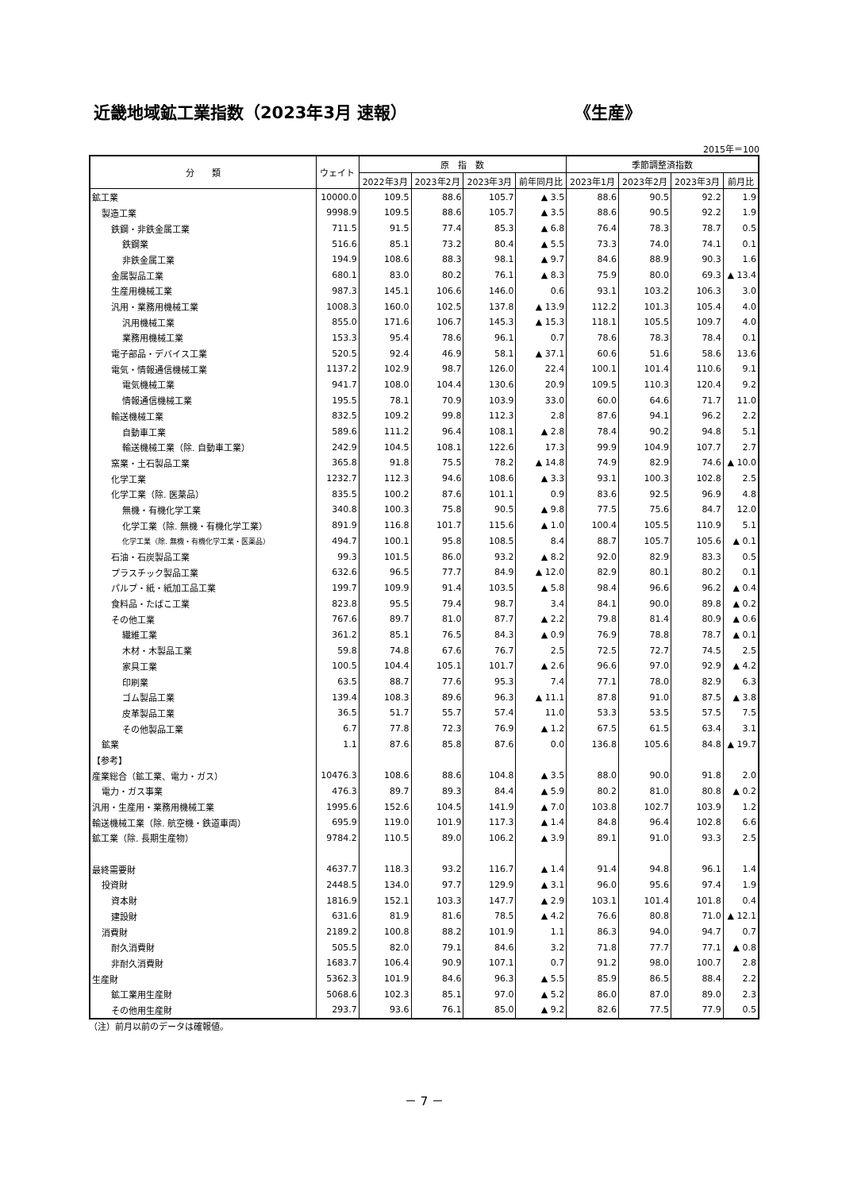近畿地域鉱工業指数（2023年3月 速報） 《生産》
2015年＝100
| 分 類 | ウェイト | 原 指 数 | | | | 季節調整済指数 | | | |
| --- | --- | --- | --- | --- | --- | --- | --- | --- | --- |
| | | 2022年3月 | 2023年2月 | 2023年3月 | 前年同月比 | 2023年1月 | 2023年2月 | 2023年3月 | 前月比 |
| 鉱工業 | 10000.0 | 109.5 | 88.6 | 105.7 | ▲ 3.5 | 88.6 | 90.5 | 92.2 | 1.9 |
| 製造工業 | 9998.9 | 109.5 | 88.6 | 105.7 | ▲ 3.5 | 88.6 | 90.5 | 92.2 | 1.9 |
| 鉄鋼・非鉄金属工業 | 711.5 | 91.5 | 77.4 | 85.3 | ▲ 6.8 | 76.4 | 78.3 | 78.7 | 0.5 |
| 鉄鋼業 | 516.6 | 85.1 | 73.2 | 80.4 | ▲ 5.5 | 73.3 | 74.0 | 74.1 | 0.1 |
| 非鉄金属工業 | 194.9 | 108.6 | 88.3 | 98.1 | ▲ 9.7 | 84.6 | 88.9 | 90.3 | 1.6 |
| 金属製品工業 | 680.1 | 83.0 | 80.2 | 76.1 | ▲ 8.3 | 75.9 | 80.0 | 69.3 | ▲ 13.4 |
| 生産用機械工業 | 987.3 | 145.1 | 106.6 | 146.0 | 0.6 | 93.1 | 103.2 | 106.3 | 3.0 |
| 汎用・業務用機械工業 | 1008.3 | 160.0 | 102.5 | 137.8 | ▲ 13.9 | 112.2 | 101.3 | 105.4 | 4.0 |
| 汎用機械工業 | 855.0 | 171.6 | 106.7 | 145.3 | ▲ 15.3 | 118.1 | 105.5 | 109.7 | 4.0 |
| 業務用機械工業 | 153.3 | 95.4 | 78.6 | 96.1 | 0.7 | 78.6 | 78.3 | 78.4 | 0.1 |
| 電子部品・デバイス工業 | 520.5 | 92.4 | 46.9 | 58.1 | ▲ 37.1 | 60.6 | 51.6 | 58.6 | 13.6 |
| 電気・情報通信機械工業 | 1137.2 | 102.9 | 98.7 | 126.0 | 22.4 | 100.1 | 101.4 | 110.6 | 9.1 |
| 電気機械工業 | 941.7 | 108.0 | 104.4 | 130.6 | 20.9 | 109.5 | 110.3 | 120.4 | 9.2 |
| 情報通信機械工業 | 195.5 | 78.1 | 70.9 | 103.9 | 33.0 | 60.0 | 64.6 | 71.7 | 11.0 |
| 輸送機械工業 | 832.5 | 109.2 | 99.8 | 112.3 | 2.8 | 87.6 | 94.1 | 96.2 | 2.2 |
| 自動車工業 | 589.6 | 111.2 | 96.4 | 108.1 | ▲ 2.8 | 78.4 | 90.2 | 94.8 | 5.1 |
| 輸送機械工業（除. 自動車工業） | 242.9 | 104.5 | 108.1 | 122.6 | 17.3 | 99.9 | 104.9 | 107.7 | 2.7 |
| 窯業・土石製品工業 | 365.8 | 91.8 | 75.5 | 78.2 | ▲ 14.8 | 74.9 | 82.9 | 74.6 | ▲ 10.0 |
| 化学工業 | 1232.7 | 112.3 | 94.6 | 108.6 | ▲ 3.3 | 93.1 | 100.3 | 102.8 | 2.5 |
| 化学工業（除. 医薬品） | 835.5 | 100.2 | 87.6 | 101.1 | 0.9 | 83.6 | 92.5 | 96.9 | 4.8 |
| 無機・有機化学工業 | 340.8 | 100.3 | 75.8 | 90.5 | ▲ 9.8 | 77.5 | 75.6 | 84.7 | 12.0 |
| 化学工業（除. 無機・有機化学工業） | 891.9 | 116.8 | 101.7 | 115.6 | ▲ 1.0 | 100.4 | 105.5 | 110.9 | 5.1 |
| 化学工業（除. 無機・有機化学工業・医薬品） | 494.7 | 100.1 | 95.8 | 108.5 | 8.4 | 88.7 | 105.7 | 105.6 | ▲ 0.1 |
| 石油・石炭製品工業 | 99.3 | 101.5 | 86.0 | 93.2 | ▲ 8.2 | 92.0 | 82.9 | 83.3 | 0.5 |
| プラスチック製品工業 | 632.6 | 96.5 | 77.7 | 84.9 | ▲ 12.0 | 82.9 | 80.1 | 80.2 | 0.1 |
| パルプ・紙・紙加工品工業 | 199.7 | 109.9 | 91.4 | 103.5 | ▲ 5.8 | 98.4 | 96.6 | 96.2 | ▲ 0.4 |
| 食料品・たばこ工業 | 823.8 | 95.5 | 79.4 | 98.7 | 3.4 | 84.1 | 90.0 | 89.8 | ▲ 0.2 |
| その他工業 | 767.6 | 89.7 | 81.0 | 87.7 | ▲ 2.2 | 79.8 | 81.4 | 80.9 | ▲ 0.6 |
| 繊維工業 | 361.2 | 85.1 | 76.5 | 84.3 | ▲ 0.9 | 76.9 | 78.8 | 78.7 | ▲ 0.1 |
| 木材・木製品工業 | 59.8 | 74.8 | 67.6 | 76.7 | 2.5 | 72.5 | 72.7 | 74.5 | 2.5 |
| 家具工業 | 100.5 | 104.4 | 105.1 | 101.7 | ▲ 2.6 | 96.6 | 97.0 | 92.9 | ▲ 4.2 |
| 印刷業 | 63.5 | 88.7 | 77.6 | 95.3 | 7.4 | 77.1 | 78.0 | 82.9 | 6.3 |
| ゴム製品工業 | 139.4 | 108.3 | 89.6 | 96.3 | ▲ 11.1 | 87.8 | 91.0 | 87.5 | ▲ 3.8 |
| 皮革製品工業 | 36.5 | 51.7 | 55.7 | 57.4 | 11.0 | 53.3 | 53.5 | 57.5 | 7.5 |
| その他製品工業 | 6.7 | 77.8 | 72.3 | 76.9 | ▲ 1.2 | 67.5 | 61.5 | 63.4 | 3.1 |
| 鉱業 | 1.1 | 87.6 | 85.8 | 87.6 | 0.0 | 136.8 | 105.6 | 84.8 | ▲ 19.7 |
| 【参考】 | | | | | | | | | |
| 産業総合（鉱工業、電力・ガス） | 10476.3 | 108.6 | 88.6 | 104.8 | ▲ 3.5 | 88.0 | 90.0 | 91.8 | 2.0 |
| 電力・ガス事業 | 476.3 | 89.7 | 89.3 | 84.4 | ▲ 5.9 | 80.2 | 81.0 | 80.8 | ▲ 0.2 |
| 汎用・生産用・業務用機械工業 | 1995.6 | 152.6 | 104.5 | 141.9 | ▲ 7.0 | 103.8 | 102.7 | 103.9 | 1.2 |
| 輸送機械工業（除. 航空機・鉄道車両） | 695.9 | 119.0 | 101.9 | 117.3 | ▲ 1.4 | 84.8 | 96.4 | 102.8 | 6.6 |
| 鉱工業（除. 長期生産物） | 9784.2 | 110.5 | 89.0 | 106.2 | ▲ 3.9 | 89.1 | 91.0 | 93.3 | 2.5 |
| 最終需要財 | 4637.7 | 118.3 | 93.2 | 116.7 | ▲ 1.4 | 91.4 | 94.8 | 96.1 | 1.4 |
| 投資財 | 2448.5 | 134.0 | 97.7 | 129.9 | ▲ 3.1 | 96.0 | 95.6 | 97.4 | 1.9 |
| 資本財 | 1816.9 | 152.1 | 103.3 | 147.7 | ▲ 2.9 | 103.1 | 101.4 | 101.8 | 0.4 |
| 建設財 | 631.6 | 81.9 | 81.6 | 78.5 | ▲ 4.2 | 76.6 | 80.8 | 71.0 | ▲ 12.1 |
| 消費財 | 2189.2 | 100.8 | 88.2 | 101.9 | 1.1 | 86.3 | 94.0 | 94.7 | 0.7 |
| 耐久消費財 | 505.5 | 82.0 | 79.1 | 84.6 | 3.2 | 71.8 | 77.7 | 77.1 | ▲ 0.8 |
| 非耐久消費財 | 1683.7 | 106.4 | 90.9 | 107.1 | 0.7 | 91.2 | 98.0 | 100.7 | 2.8 |
| 生産財 | 5362.3 | 101.9 | 84.6 | 96.3 | ▲ 5.5 | 85.9 | 86.5 | 88.4 | 2.2 |
| 鉱工業用生産財 | 5068.6 | 102.3 | 85.1 | 97.0 | ▲ 5.2 | 86.0 | 87.0 | 89.0 | 2.3 |
| その他用生産財 | 293.7 | 93.6 | 76.1 | 85.0 | ▲ 9.2 | 82.6 | 77.5 | 77.9 | 0.5 |
（注）前月以前のデータは確報値。
－ 7 －